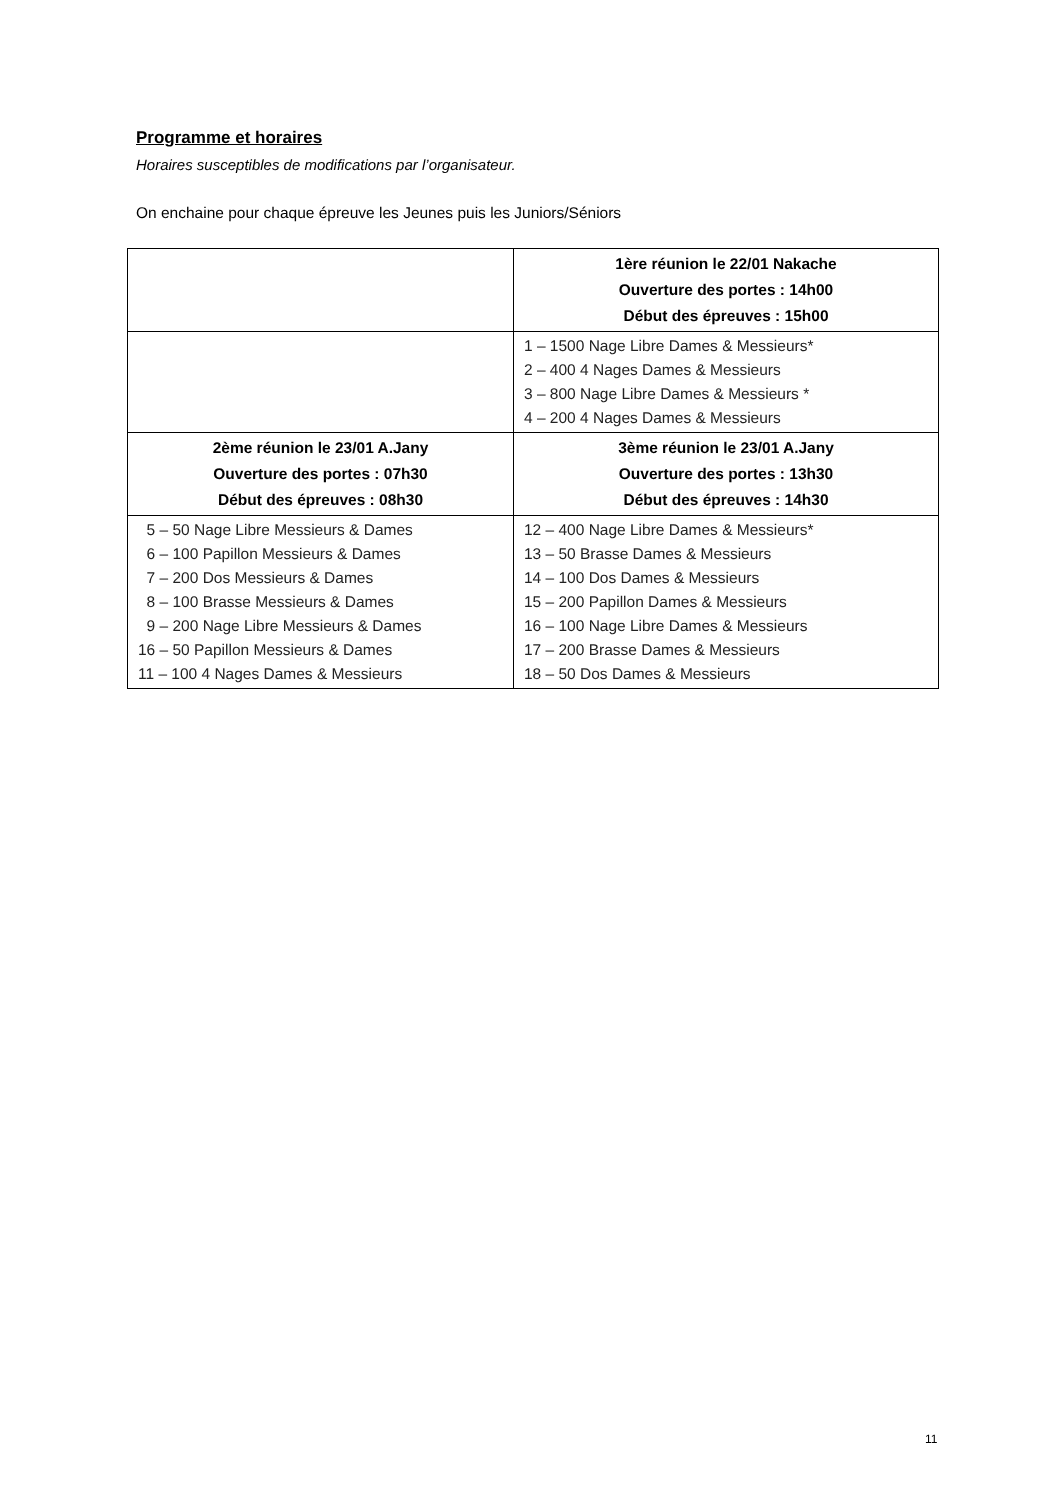Programme et horaires
Horaires susceptibles de modifications par l’organisateur.
On enchaine pour chaque épreuve les Jeunes puis les Juniors/Séniors
| | 1ère réunion le 22/01 Nakache Ouverture des portes : 14h00 Début des épreuves : 15h00 |
| | 1 – 1500 Nage Libre Dames & Messieurs* 2 – 400 4 Nages Dames & Messieurs 3 – 800 Nage Libre Dames & Messieurs * 4 – 200 4 Nages Dames & Messieurs |
| 2ème réunion le 23/01 A.Jany Ouverture des portes : 07h30 Début des épreuves : 08h30 | 3ème réunion le 23/01 A.Jany Ouverture des portes : 13h30 Début des épreuves : 14h30 |
| 5 – 50 Nage Libre Messieurs & Dames 6 – 100 Papillon Messieurs & Dames 7 – 200 Dos Messieurs & Dames 8 – 100 Brasse Messieurs & Dames 9 – 200 Nage Libre Messieurs & Dames 16 – 50 Papillon Messieurs & Dames 11 – 100 4 Nages Dames & Messieurs | 12 – 400 Nage Libre Dames & Messieurs* 13 – 50 Brasse Dames & Messieurs 14 – 100 Dos Dames & Messieurs 15 – 200 Papillon Dames & Messieurs 16 – 100 Nage Libre Dames & Messieurs 17 – 200 Brasse Dames & Messieurs 18 – 50 Dos Dames & Messieurs |
11